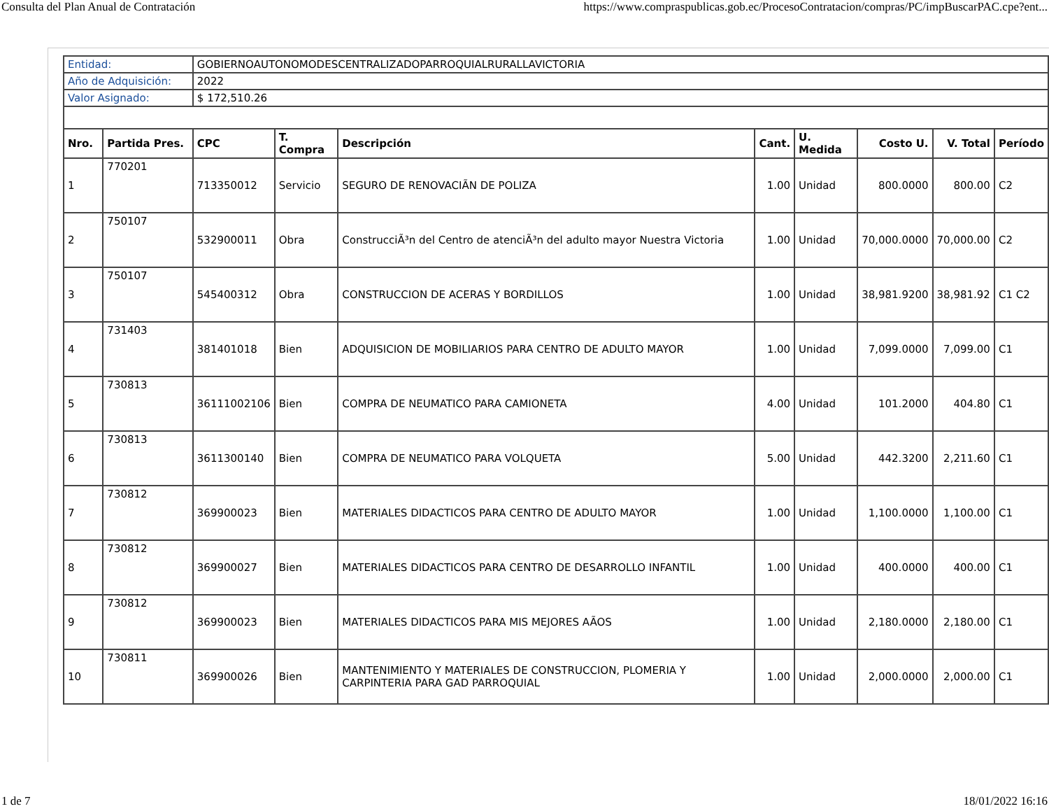Consulta del Plan Anual de Contratación https://www.compraspublicas.gob.ec/ProcesoContratacion/compras/PC/impBuscarPAC.cpe?ent...
| Entidad: | | GOBIERNOAUTONOMODESCENTRALIZADOPARROQUIALRURALLAVICTORIA | | | | | | | |
| Año de Adquisición: | | 2022 | | | | | | | |
| Valor Asignado: | | $ 172,510.26 | | | | | | | |
| Nro. | Partida Pres. | CPC | T. Compra | Descripción | Cant. | U. Medida | Costo U. | V. Total | Período |
| 1 | 770201 | 713350012 | Servicio | SEGURO DE RENOVACIÃN DE POLIZA | 1.00 | Unidad | 800.0000 | 800.00 | C2 |
| 2 | 750107 | 532900011 | Obra | ConstrucciÃ³n del Centro de atenciÃ³n del adulto mayor Nuestra Victoria | 1.00 | Unidad | 70,000.0000 | 70,000.00 | C2 |
| 3 | 750107 | 545400312 | Obra | CONSTRUCCION DE ACERAS Y BORDILLOS | 1.00 | Unidad | 38,981.9200 | 38,981.92 | C1 C2 |
| 4 | 731403 | 381401018 | Bien | ADQUISICION DE MOBILIARIOS PARA CENTRO DE ADULTO MAYOR | 1.00 | Unidad | 7,099.0000 | 7,099.00 | C1 |
| 5 | 730813 | 36111002106 | Bien | COMPRA DE NEUMATICO PARA CAMIONETA | 4.00 | Unidad | 101.2000 | 404.80 | C1 |
| 6 | 730813 | 3611300140 | Bien | COMPRA DE NEUMATICO PARA VOLQUETA | 5.00 | Unidad | 442.3200 | 2,211.60 | C1 |
| 7 | 730812 | 369900023 | Bien | MATERIALES DIDACTICOS PARA CENTRO DE ADULTO MAYOR | 1.00 | Unidad | 1,100.0000 | 1,100.00 | C1 |
| 8 | 730812 | 369900027 | Bien | MATERIALES DIDACTICOS PARA CENTRO DE DESARROLLO INFANTIL | 1.00 | Unidad | 400.0000 | 400.00 | C1 |
| 9 | 730812 | 369900023 | Bien | MATERIALES DIDACTICOS PARA MIS MEJORES AÃOS | 1.00 | Unidad | 2,180.0000 | 2,180.00 | C1 |
| 10 | 730811 | 369900026 | Bien | MANTENIMIENTO Y MATERIALES DE CONSTRUCCION, PLOMERIA Y CARPINTERIA PARA GAD PARROQUIAL | 1.00 | Unidad | 2,000.0000 | 2,000.00 | C1 |
1 de 7 18/01/2022 16:16